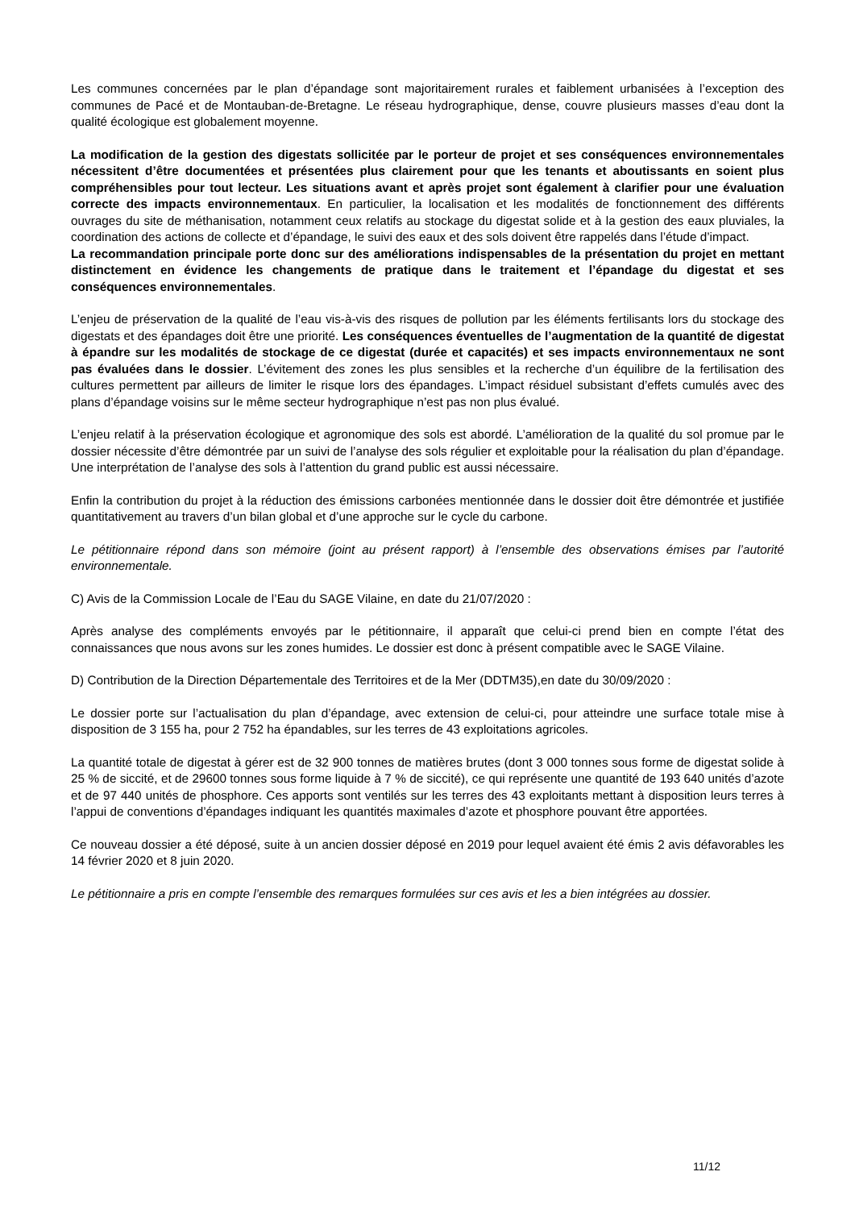Les communes concernées par le plan d’épandage sont majoritairement rurales et faiblement urbanisées à l’exception des communes de Pacé et de Montauban-de-Bretagne. Le réseau hydrographique, dense, couvre plusieurs masses d’eau dont la qualité écologique est globalement moyenne.
La modification de la gestion des digestats sollicitée par le porteur de projet et ses conséquences environnementales nécessitent d’être documentées et présentées plus clairement pour que les tenants et aboutissants en soient plus compréhensibles pour tout lecteur. Les situations avant et après projet sont également à clarifier pour une évaluation correcte des impacts environnementaux. En particulier, la localisation et les modalités de fonctionnement des différents ouvrages du site de méthanisation, notamment ceux relatifs au stockage du digestat solide et à la gestion des eaux pluviales, la coordination des actions de collecte et d’épandage, le suivi des eaux et des sols doivent être rappelés dans l’étude d’impact.
La recommandation principale porte donc sur des améliorations indispensables de la présentation du projet en mettant distinctement en évidence les changements de pratique dans le traitement et l’épandage du digestat et ses conséquences environnementales.
L’enjeu de préservation de la qualité de l’eau vis-à-vis des risques de pollution par les éléments fertilisants lors du stockage des digestats et des épandages doit être une priorité. Les conséquences éventuelles de l’augmentation de la quantité de digestat à épandre sur les modalités de stockage de ce digestat (durée et capacités) et ses impacts environnementaux ne sont pas évaluées dans le dossier. L’évitement des zones les plus sensibles et la recherche d’un équilibre de la fertilisation des cultures permettent par ailleurs de limiter le risque lors des épandages. L’impact résiduel subsistant d’effets cumulés avec des plans d’épandage voisins sur le même secteur hydrographique n’est pas non plus évalué.
L’enjeu relatif à la préservation écologique et agronomique des sols est abordé. L’amélioration de la qualité du sol promue par le dossier nécessite d’être démontrée par un suivi de l’analyse des sols régulier et exploitable pour la réalisation du plan d’épandage. Une interprétation de l’analyse des sols à l’attention du grand public est aussi nécessaire.
Enfin la contribution du projet à la réduction des émissions carbonées mentionnée dans le dossier doit être démontrée et justifiée quantitativement au travers d’un bilan global et d’une approche sur le cycle du carbone.
Le pétitionnaire répond dans son mémoire (joint au présent rapport) à l’ensemble des observations émises par l’autorité environnementale.
C) Avis de la Commission Locale de l’Eau du SAGE Vilaine, en date du 21/07/2020 :
Après analyse des compléments envoyés par le pétitionnaire, il apparaît que celui-ci prend bien en compte l’état des connaissances que nous avons sur les zones humides. Le dossier est donc à présent compatible avec le SAGE Vilaine.
D) Contribution de la Direction Départementale des Territoires et de la Mer (DDTM35),en date du 30/09/2020 :
Le dossier porte sur l’actualisation du plan d’épandage, avec extension de celui-ci, pour atteindre une surface totale mise à disposition de 3 155 ha, pour 2 752 ha épandables, sur les terres de 43 exploitations agricoles.
La quantité totale de digestat à gérer est de 32 900 tonnes de matières brutes (dont 3 000 tonnes sous forme de digestat solide à 25 % de siccité, et de 29600 tonnes sous forme liquide à 7 % de siccité), ce qui représente une quantité de 193 640 unités d’azote et de 97 440 unités de phosphore. Ces apports sont ventilés sur les terres des 43 exploitants mettant à disposition leurs terres à l’appui de conventions d’épandages indiquant les quantités maximales d’azote et phosphore pouvant être apportées.
Ce nouveau dossier a été déposé, suite à un ancien dossier déposé en 2019 pour lequel avaient été émis 2 avis défavorables les 14 février 2020 et 8 juin 2020.
Le pétitionnaire a pris en compte l’ensemble des remarques formulées sur ces avis et les a bien intégrées au dossier.
11/12